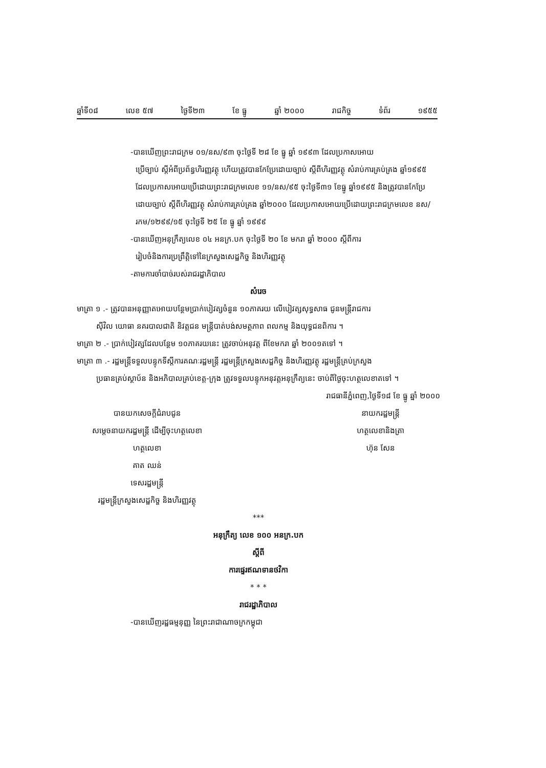ឆ្នាំទី០៨ លេខ ៥៧ ថ្ងៃទី២៣ ខែ ធ្នូ ឆ្នាំ ២០០០ រាជកិច្ច ទំព័រ ១៩៥៥
-បានឃើញព្រះរាជក្រម ០១/នស/៩៣ ចុះថ្ងៃទី ២៨ ខែ ធ្នូ ឆ្នាំ ១៩៩៣ ដែលប្រកាសអោយ
ប្រើច្បាប់ ស្តីអំពីប្រព័ន្ធហិរញ្ញវត្ថុ ហើយត្រូវបានកែប្រែដោយច្បាប់ ស្តីពីហិរញ្ញវត្ថុ សំរាប់ការគ្រប់គ្រង ឆ្នាំ១៩៩៥ ដែលប្រកាសអោយប្រើដោយព្រះរាជក្រមលេខ ១១/នស/៩៥ ចុះថ្ងៃទី៣១ ខែធ្នូ ឆ្នាំ១៩៩៥ និងត្រូវបានកែប្រែដោយច្បាប់ ស្តីពីហិរញ្ញវត្ថុ សំរាប់ការគ្រប់គ្រង ឆ្នាំ២០០០ ដែលប្រកាសអោយប្រើដោយព្រះរាជក្រមលេខ នស/រកម/១២៩៩/១៥ ចុះថ្ងៃទី ២៥ ខែ ធ្នូ ឆ្នាំ ១៩៩៩
-បានឃើញអនុក្រឹត្យលេខ ០៤ អនក្រ.បក ចុះថ្ងៃទី ២០ ខែ មករា ឆ្នាំ ២០០០ ស្តីពីការ
រៀបចំនិងការប្រព្រឹត្តិទៅនៃក្រសួងសេដ្ឋកិច្ច និងហិរញ្ញវត្ថុ
-តាមការចាំបាច់របស់រាជរដ្ឋាភិបាល
សំរេច
មាត្រា ១ .- ត្រូវបានអនុញ្ញាតអោយបន្ថែមប្រាក់បៀវត្សចំនួន ១០ភាគរយ លើបៀវត្សសុទ្ធសាធ ជូនមន្ត្រីរាជការ
ស៊ីវិល យោធា នគរបាលជាតិ និវត្តជន មន្ត្រីបាត់បង់សមត្ថភាព ពលកម្ម និងយុទ្ធជនពិការ ។
មាត្រា ២ .- ប្រាក់បៀវត្សដែលបន្ថែម ១០ភាគរយនេះ ត្រូវចាប់អនុវត្ត ពីខែមករា ឆ្នាំ ២០០១តទៅ ។
មាត្រា ៣ .- រដ្ឋមន្ត្រីទទួលបន្ទុកទីស្តីការគណៈរដ្ឋមន្ត្រី រដ្ឋមន្ត្រីក្រសួងសេដ្ឋកិច្ច និងហិរញ្ញវត្ថុ រដ្ឋមន្ត្រីគ្រប់ក្រសួង
ប្រធានគ្រប់ស្ថាប័ន និងអភិបាលគ្រប់ខេត្ត-ក្រុង ត្រូវទទួលបន្ទុកអនុវត្តអនុក្រឹត្យនេះ ចាប់ពីថ្ងៃចុះហត្ថលេខាតទៅ ។
រាជធានីភ្នំពេញ,ថ្ងៃទី១៨ ខែ ធ្នូ ឆ្នាំ ២០០០
បានយកសេចក្តីជំរាបជូន
សម្តេចនាយករដ្ឋមន្ត្រី ដើម្បីចុះហត្ថលេខា
ហត្ថលេខា
គាត ឈន់
ទេសរដ្ឋមន្ត្រី
រដ្ឋមន្ត្រីក្រសួងសេដ្ឋកិច្ច និងហិរញ្ញវត្ថុ
នាយករដ្ឋមន្ត្រី
ហត្ថលេខានិងត្រា
ហ៊ុន សែន
***
អនុក្រឹត្យ លេខ ១០០ អនក្រ.បក
ស្តីពី
ការផ្ទេរឥណទានថវិកា
* * *
រាជរដ្ឋាភិបាល
-បានឃើញរដ្ឋធម្មនុញ្ញ នៃព្រះរាជាណាចក្រកម្ពុជា